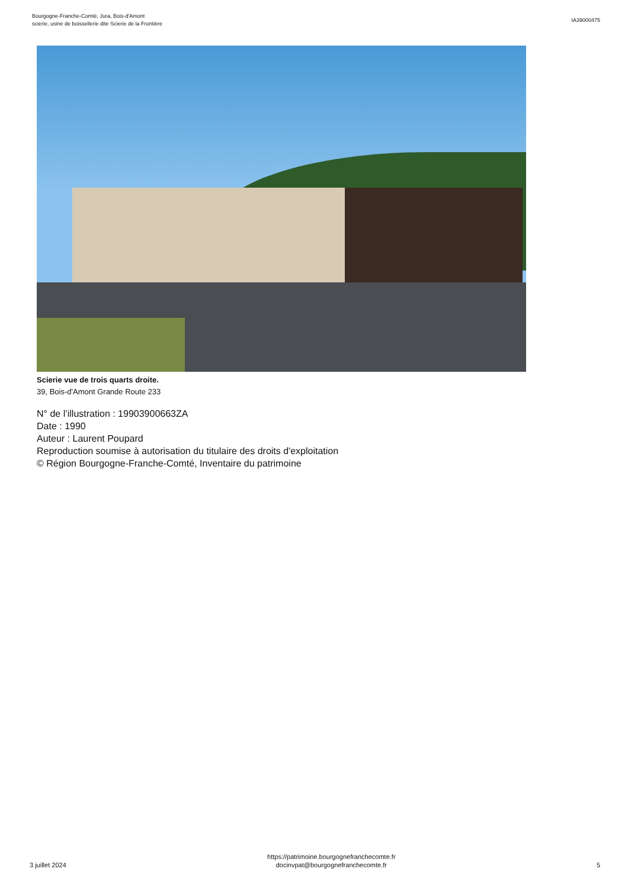Bourgogne-Franche-Comté, Jura, Bois-d'Amont
scierie, usine de boissellerie dite Scierie de la Frontière
IA39000475
Scierie vue de trois quarts droite.
39, Bois-d'Amont Grande Route 233
N° de l’illustration : 19903900663ZA
Date : 1990
Auteur : Laurent Poupard
Reproduction soumise à autorisation du titulaire des droits d'exploitation
© Région Bourgogne-Franche-Comté, Inventaire du patrimoine
3 juillet 2024
https://patrimoine.bourgognefranchecomte.fr
docinvpat@bourgognefranchecomte.fr
5